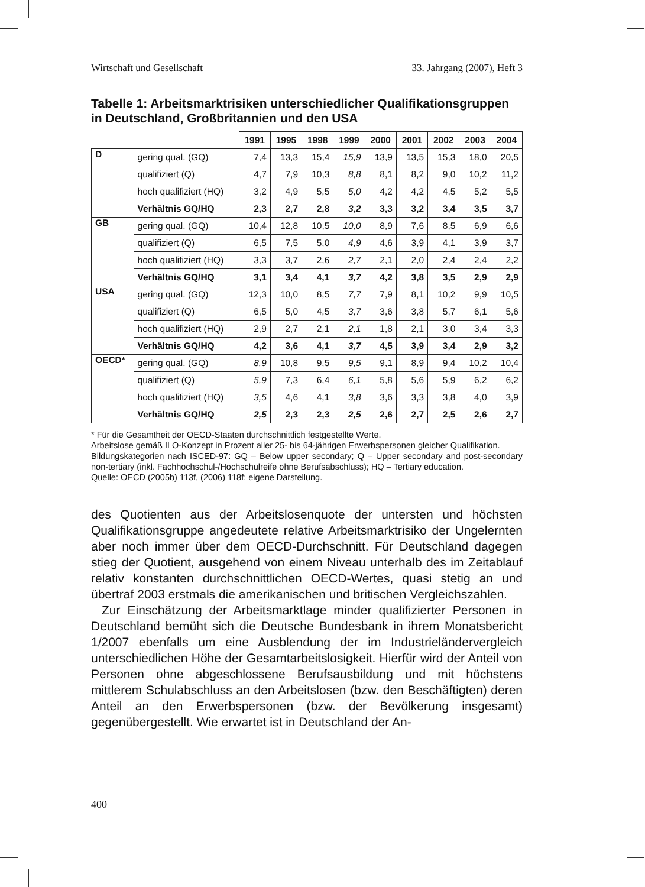Wirtschaft und Gesellschaft 33. Jahrgang (2007), Heft 3
Tabelle 1: Arbeitsmarktrisiken unterschiedlicher Qualifikationsgruppen in Deutschland, Großbritannien und den USA
| | | 1991 | 1995 | 1998 | 1999 | 2000 | 2001 | 2002 | 2003 | 2004 |
| --- | --- | --- | --- | --- | --- | --- | --- | --- | --- | --- |
| D | gering qual. (GQ) | 7,4 | 13,3 | 15,4 | 15,9 | 13,9 | 13,5 | 15,3 | 18,0 | 20,5 |
| | qualifiziert (Q) | 4,7 | 7,9 | 10,3 | 8,8 | 8,1 | 8,2 | 9,0 | 10,2 | 11,2 |
| | hoch qualifiziert (HQ) | 3,2 | 4,9 | 5,5 | 5,0 | 4,2 | 4,2 | 4,5 | 5,2 | 5,5 |
| | Verhältnis GQ/HQ | 2,3 | 2,7 | 2,8 | 3,2 | 3,3 | 3,2 | 3,4 | 3,5 | 3,7 |
| GB | gering qual. (GQ) | 10,4 | 12,8 | 10,5 | 10,0 | 8,9 | 7,6 | 8,5 | 6,9 | 6,6 |
| | qualifiziert (Q) | 6,5 | 7,5 | 5,0 | 4,9 | 4,6 | 3,9 | 4,1 | 3,9 | 3,7 |
| | hoch qualifiziert (HQ) | 3,3 | 3,7 | 2,6 | 2,7 | 2,1 | 2,0 | 2,4 | 2,4 | 2,2 |
| | Verhältnis GQ/HQ | 3,1 | 3,4 | 4,1 | 3,7 | 4,2 | 3,8 | 3,5 | 2,9 | 2,9 |
| USA | gering qual. (GQ) | 12,3 | 10,0 | 8,5 | 7,7 | 7,9 | 8,1 | 10,2 | 9,9 | 10,5 |
| | qualifiziert (Q) | 6,5 | 5,0 | 4,5 | 3,7 | 3,6 | 3,8 | 5,7 | 6,1 | 5,6 |
| | hoch qualifiziert (HQ) | 2,9 | 2,7 | 2,1 | 2,1 | 1,8 | 2,1 | 3,0 | 3,4 | 3,3 |
| | Verhältnis GQ/HQ | 4,2 | 3,6 | 4,1 | 3,7 | 4,5 | 3,9 | 3,4 | 2,9 | 3,2 |
| OECD* | gering qual. (GQ) | 8,9 | 10,8 | 9,5 | 9,5 | 9,1 | 8,9 | 9,4 | 10,2 | 10,4 |
| | qualifiziert (Q) | 5,9 | 7,3 | 6,4 | 6,1 | 5,8 | 5,6 | 5,9 | 6,2 | 6,2 |
| | hoch qualifiziert (HQ) | 3,5 | 4,6 | 4,1 | 3,8 | 3,6 | 3,3 | 3,8 | 4,0 | 3,9 |
| | Verhältnis GQ/HQ | 2,5 | 2,3 | 2,3 | 2,5 | 2,6 | 2,7 | 2,5 | 2,6 | 2,7 |
* Für die Gesamtheit der OECD-Staaten durchschnittlich festgestellte Werte.
Arbeitslose gemäß ILO-Konzept in Prozent aller 25- bis 64-jährigen Erwerbspersonen gleicher Qualifikation.
Bildungskategorien nach ISCED-97: GQ – Below upper secondary; Q – Upper secondary and post-secondary non-tertiary (inkl. Fachhochschul-/Hochschulreife ohne Berufsabschluss); HQ – Tertiary education.
Quelle: OECD (2005b) 113f, (2006) 118f; eigene Darstellung.
des Quotienten aus der Arbeitslosenquote der untersten und höchsten Qualifikationsgruppe angedeutete relative Arbeitsmarktrisiko der Ungelernten aber noch immer über dem OECD-Durchschnitt. Für Deutschland dagegen stieg der Quotient, ausgehend von einem Niveau unterhalb des im Zeitablauf relativ konstanten durchschnittlichen OECD-Wertes, quasi stetig an und übertraf 2003 erstmals die amerikanischen und britischen Vergleichszahlen.
Zur Einschätzung der Arbeitsmarktlage minder qualifizierter Personen in Deutschland bemüht sich die Deutsche Bundesbank in ihrem Monatsbericht 1/2007 ebenfalls um eine Ausblendung der im Industrieländervergleich unterschiedlichen Höhe der Gesamtarbeitslosigkeit. Hierfür wird der Anteil von Personen ohne abgeschlossene Berufsausbildung und mit höchstens mittlerem Schulabschluss an den Arbeitslosen (bzw. den Beschäftigten) deren Anteil an den Erwerbspersonen (bzw. der Bevölkerung insgesamt) gegenübergestellt. Wie erwartet ist in Deutschland der An-
400